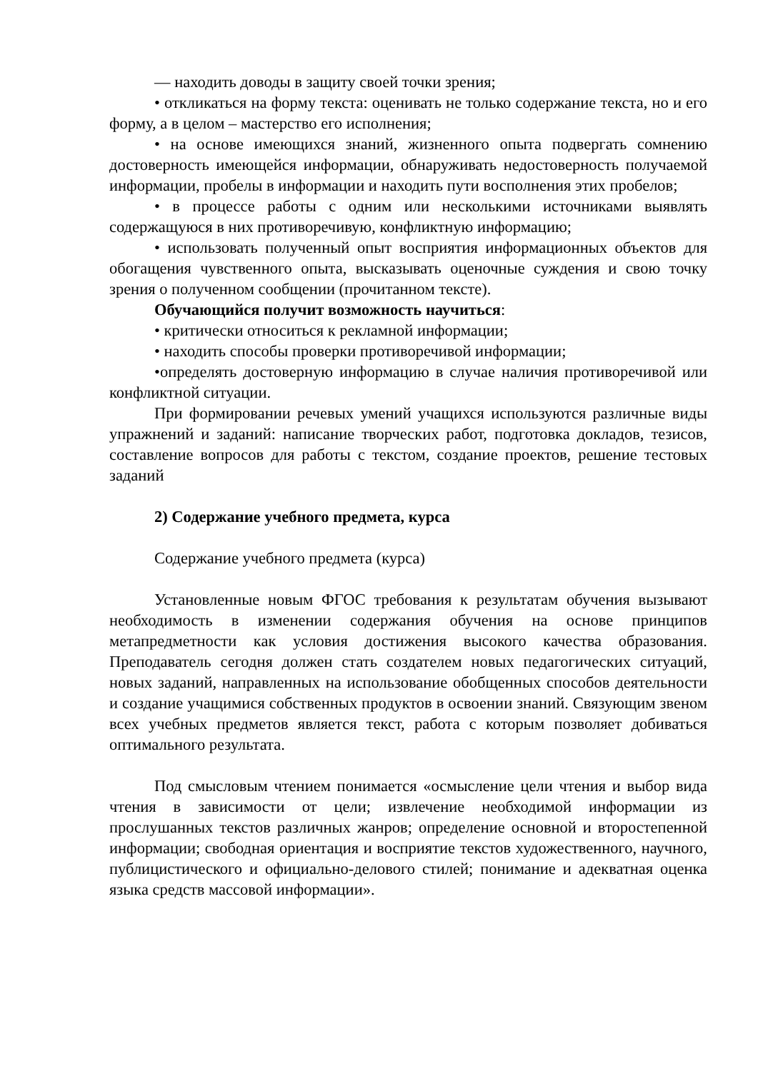— находить доводы в защиту своей точки зрения;
• откликаться на форму текста: оценивать не только содержание текста, но и его форму, а в целом – мастерство его исполнения;
• на основе имеющихся знаний, жизненного опыта подвергать сомнению достоверность имеющейся информации, обнаруживать недостоверность получаемой информации, пробелы в информации и находить пути восполнения этих пробелов;
• в процессе работы с одним или несколькими источниками выявлять содержащуюся в них противоречивую, конфликтную информацию;
• использовать полученный опыт восприятия информационных объектов для обогащения чувственного опыта, высказывать оценочные суждения и свою точку зрения о полученном сообщении (прочитанном тексте).
Обучающийся получит возможность научиться:
• критически относиться к рекламной информации;
• находить способы проверки противоречивой информации;
•определять достоверную информацию в случае наличия противоречивой или конфликтной ситуации.
При формировании речевых умений учащихся используются различные виды упражнений и заданий: написание творческих работ, подготовка докладов, тезисов, составление вопросов для работы с текстом, создание проектов, решение тестовых заданий
2) Содержание учебного предмета, курса
Содержание учебного предмета (курса)
Установленные новым ФГОС требования к результатам обучения вызывают необходимость в изменении содержания обучения на основе принципов метапредметности как условия достижения высокого качества образования. Преподаватель сегодня должен стать создателем новых педагогических ситуаций, новых заданий, направленных на использование обобщенных способов деятельности и создание учащимися собственных продуктов в освоении знаний. Связующим звеном всех учебных предметов является текст, работа с которым позволяет добиваться оптимального результата.
Под смысловым чтением понимается «осмысление цели чтения и выбор вида чтения в зависимости от цели; извлечение необходимой информации из прослушанных текстов различных жанров; определение основной и второстепенной информации; свободная ориентация и восприятие текстов художественного, научного, публицистического и официально-делового стилей; понимание и адекватная оценка языка средств массовой информации».